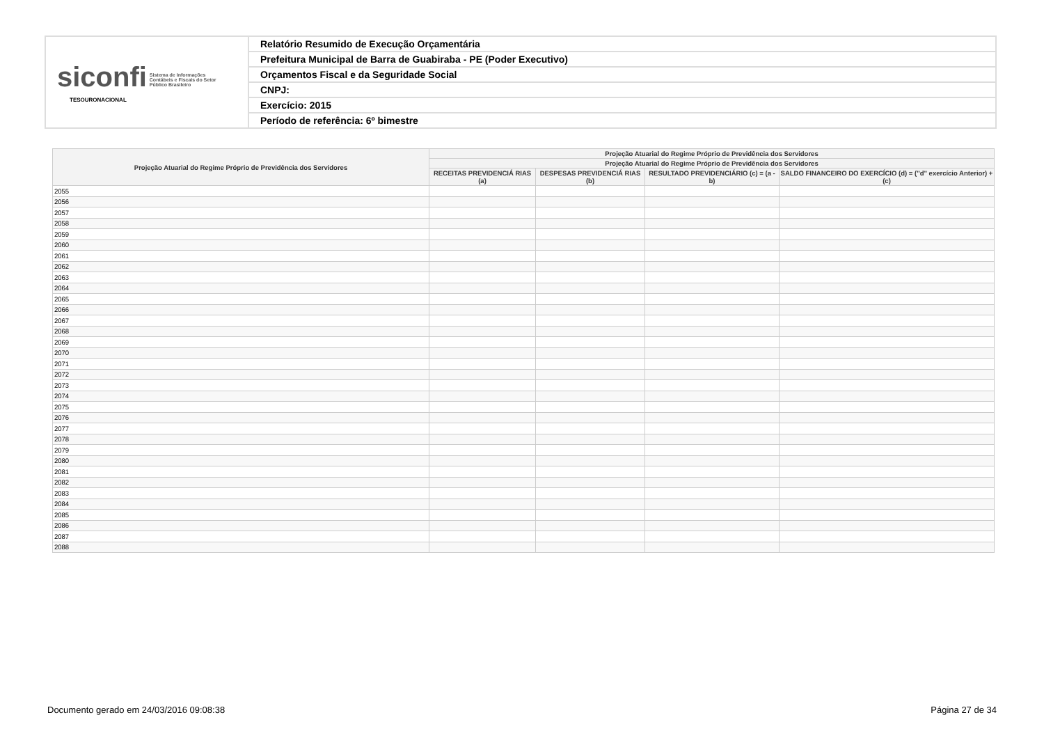| siconfi Sistema de Informações Contábeis e Fiscais do Setor Público Brasileiro TESOURONACIONAL | Relatório Resumido de Execução Orçamentária |
| | Prefeitura Municipal de Barra de Guabiraba - PE (Poder Executivo) |
| | Orçamentos Fiscal e da Seguridade Social |
| | CNPJ: |
| | Exercício: 2015 |
| | Período de referência: 6º bimestre |
| Projeção Atuarial do Regime Próprio de Previdência dos Servidores | Projeção Atuarial do Regime Próprio de Previdência dos Servidores | | | |
| --- | --- | --- | --- | --- |
| | Projeção Atuarial do Regime Próprio de Previdência dos Servidores | | | |
| | RECEITAS PREVIDENCIÁ RIAS (a) | DESPESAS PREVIDENCIÁ RIAS (b) | RESULTADO PREVIDENCIÁRIO (c) = (a - b) | SALDO FINANCEIRO DO EXERCÍCIO (d) = ("d" exercício Anterior) + (c) |
| 2055 | | | | |
| 2056 | | | | |
| 2057 | | | | |
| 2058 | | | | |
| 2059 | | | | |
| 2060 | | | | |
| 2061 | | | | |
| 2062 | | | | |
| 2063 | | | | |
| 2064 | | | | |
| 2065 | | | | |
| 2066 | | | | |
| 2067 | | | | |
| 2068 | | | | |
| 2069 | | | | |
| 2070 | | | | |
| 2071 | | | | |
| 2072 | | | | |
| 2073 | | | | |
| 2074 | | | | |
| 2075 | | | | |
| 2076 | | | | |
| 2077 | | | | |
| 2078 | | | | |
| 2079 | | | | |
| 2080 | | | | |
| 2081 | | | | |
| 2082 | | | | |
| 2083 | | | | |
| 2084 | | | | |
| 2085 | | | | |
| 2086 | | | | |
| 2087 | | | | |
| 2088 | | | | |
Documento gerado em 24/03/2016 09:08:38 Página 27 de 34